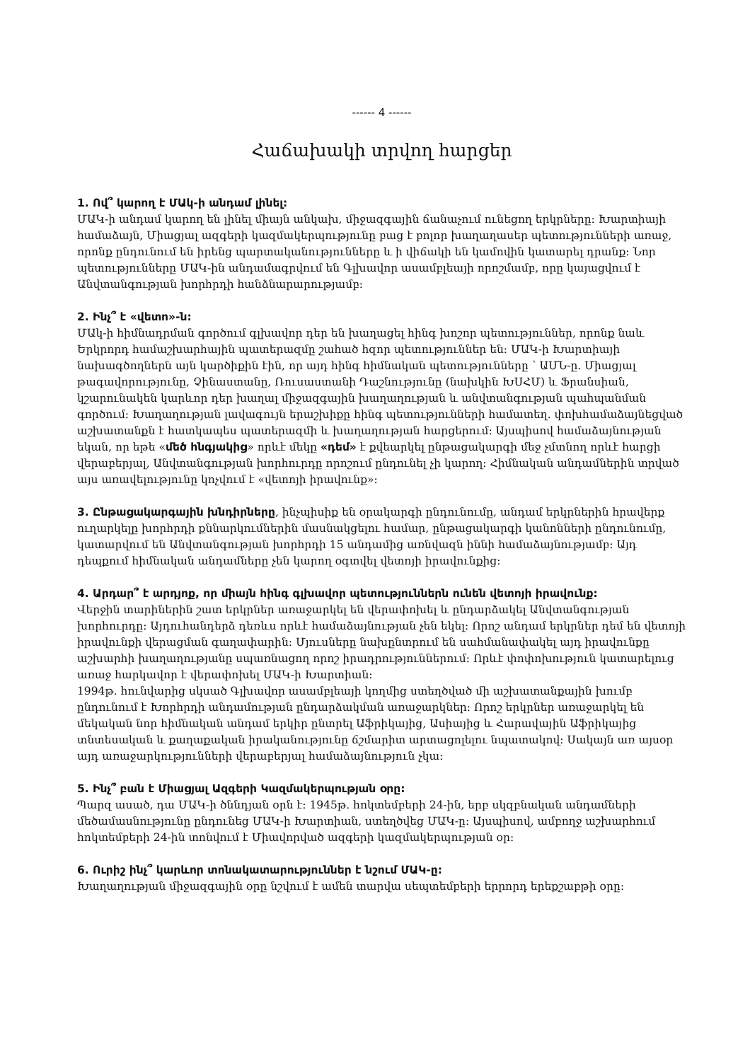------ 4 ------
Հաճախակի տրվող հարցեր
1. Ով՞ կարող է ՄԱկ-ի անդամ լինել:
ՄԱԿ-ի անդամ կարող են լինել միայն անկախ, միջազգային ճանաչում ունեցող երկրները: Խարտիայի համաձայն, Միացյալ ազգերի կազմակերպությունը բաց է բոլոր խաղաղասեր պետությունների առաջ, որոնք ընդունում են իրենց պարտականությունները և ի վիճակի են կամովին կատարել դրանք: Նոր պետությունները ՄԱԿ-ին անդամագրվում են Գլխավոր ասամբլեայի որոշմամբ, որը կայացվում է Անվտանգության խորհրդի հանձնարարությամբ:
2. Ինչ՞ է «վետո»-ն:
ՄԱկ-ի հիմնադրման գործում գլխավոր դեր են խաղացել հինգ խոշոր պետություններ, որոնք նաև Երկրորդ համաշխարհային պատերազմը շահած հզոր պետություններ են: ՄԱԿ-ի Խարտիայի նախագծողներն այն կարծիքին էին, որ այդ հինգ հիմնական պետությունները ՝ ԱՄՆ-ը. Միացյալ թագավորությունը, Չինաստանը, Ռուսաստանի Դաշնությունը (նախկին ԽՍՀՄ) և Ֆրանսիան, կշարունակեն կարևոր դեր խաղալ միջազգային խաղաղության և անվտանգության պահպանման գործում: Խաղաղության լավագույն երաշխիքը հինգ պետությունների համատեղ. փոխհամաձայնեցված աշխատանքն է հատկապես պատերազմի և խաղաղության հարցերում: Այսպիսով համաձայնության եկան, որ եթե «մեծ հնգյակից» որևէ մեկը «դեմ» է քվեարկել ընթացակարգի մեջ չմտնող որևէ հարցի վերաբերյալ, Անվտանգության խորհուրդը որոշում ընդունել չի կարող: Հիմնական անդամներին տրված այս առավելությունը կոչվում է «վետոյի իրավունք»:
3. Ընթացակարգային խնդիրները, ինչպիսիք են օրակարգի ընդունումը, անդամ երկրներին հրավերք ուղարկելը խորհրդի քննարկումներին մասնակցելու համար, ընթացակարգի կանոնների ընդունումը, կատարվում են Անվտանգության խորհրդի 15 անդամից առնվազն իննի համաձայնությամբ: Այդ դեպքում հիմնական անդամները չեն կարող օգտվել վետոյի իրավունքից:
4. Արդար՞ է արդյոք, որ միայն հինգ գլխավոր պետություններն ունեն վետոյի իրավունք:
Վերջին տարիներին շատ երկրներ առաջարկել են վերափոխել և ընդարձակել Անվտանգության խորհուրդը: Այդուհանդերձ դեռևս որևէ համաձայնության չեն եկել: Որոշ անդամ երկրներ դեմ են վետոյի իրավունքի վերացման գաղափարին: Մյուսները նախընտրում են սահմանափակել այդ իրավունքը աշխարհի խաղաղությանը սպառնացող որոշ իրադրություններում: Որևէ փոփոխություն կատարելուց առաջ հարկավոր է վերափոխել ՄԱԿ-ի Խարտիան:
1994թ. հունվարից սկսած Գլխավոր ասամբլեայի կողմից ստեղծված մի աշխատանքային խումբ ընդունում է Խորհրդի անդամության ընդարձակման առաջարկներ: Որոշ երկրներ առաջարկել են մեկական նոր հիմնական անդամ երկիր ընտրել Աֆրիկայից, Ասիայից և Հարավային Աֆրիկայից տնտեսական և քաղաքական իրականությունը ճշմարիտ արտացոլելու նպատակով: Սակայն առ այսօր այդ առաջարկությունների վերաբերյալ համաձայնություն չկա:
5. Ինչ՞ բան է Միացյալ Ազգերի Կազմակերպության օրը:
Պարզ ասած, դա ՄԱԿ-ի ծննդյան օրն է: 1945թ. հոկտեմբերի 24-ին, երբ սկզբնական անդամների մեծամասնությունը ընդունեց ՄԱԿ-ի Խարտիան, ստեղծվեց ՄԱԿ-ը: Այսպիսով, ամբողջ աշխարհում հոկտեմբերի 24-ին տոնվում է Միավորված ազգերի կազմակերպության օր:
6. Ուրիշ ինչ՞ կարևոր տոնակատարություններ է նշում ՄԱԿ-ը:
Խաղաղության միջազգային օրը նշվում է ամեն տարվա սեպտեմբերի երրորդ երեքշաբթի օրը: